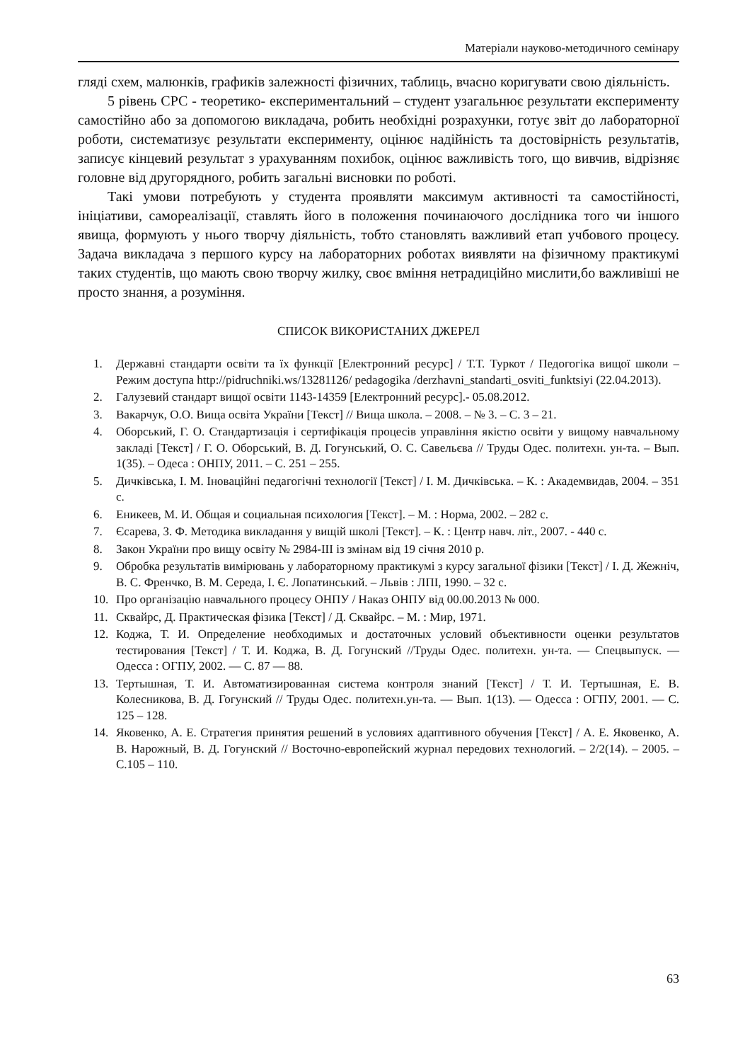Матеріали науково-методичного семінару
гляді схем, малюнків, графиків залежності фізичних, таблиць, вчасно коригувати свою діяльність.
5 рівень СРС - теоретико- експериментальний – студент узагальнює результати експерименту самостійно або за допомогою викладача, робить необхідні розрахунки, готує звіт до лабораторної роботи, систематизує результати експерименту, оцінює надійність та достовірність результатів, записує кінцевий результат з урахуванням похибок, оцінює важливість того, що вивчив, відрізняє головне від другорядного, робить загальні висновки по роботі.
Такі умови потребують у студента проявляти максимум активності та самостійності, ініціативи, самореалізації, ставлять його в положення починаючого дослідника того чи іншого явища, формують у нього творчу діяльність, тобто становлять важливий етап учбового процесу. Задача викладача з першого курсу на лабораторних роботах виявляти на фізичному практикумі таких студентів, що мають свою творчу жилку, своє вміння нетрадиційно мислити,бо важливіші не просто знання, а розуміння.
СПИСОК ВИКОРИСТАНИХ ДЖЕРЕЛ
1. Державні стандарти освіти та їх функції [Електронний ресурс] / Т.Т. Туркот / Педогогіка вищої школи – Режим доступа http://pidruchniki.ws/13281126/ pedagogika /derzhavni_standarti_osviti_funktsiyi (22.04.2013).
2. Галузевий стандарт вищої освіти 1143-14359 [Електронний ресурс].- 05.08.2012.
3. Вакарчук, О.О. Вища освіта України [Текст] // Вища школа. – 2008. – № 3. – С. 3 – 21.
4. Оборський, Г. О. Стандартизація і сертифікація процесів управління якістю освіти у вищому навчальному закладі [Текст] / Г. О. Оборський, В. Д. Гогунський, О. С. Савельєва // Труды Одес. политехн. ун-та. – Вып. 1(35). – Одеса : ОНПУ, 2011. – С. 251 – 255.
5. Дичківська, І. М. Іноваційні педагогічні технології [Текст] / І. М. Дичківська. – К. : Академвидав, 2004. – 351 с.
6. Еникеев, М. И. Общая и социальная психология [Текст]. – М. : Норма, 2002. – 282 с.
7. Єсарева, З. Ф. Методика викладання у вищій школі [Текст]. – К. : Центр навч. літ., 2007. - 440 с.
8. Закон України про вищу освіту № 2984-ІІІ із змінам від 19 січня 2010 р.
9. Обробка результатів вимірювань у лабораторному практикумі з курсу загальної фізики [Текст] / І. Д. Жежніч, В. С. Френчко, В. М. Середа, І. Є. Лопатинський. – Львів : ЛПІ, 1990. – 32 с.
10. Про організацію навчального процесу ОНПУ / Наказ ОНПУ від 00.00.2013 № 000.
11. Сквайрс, Д. Практическая фізика [Текст] / Д. Сквайрс. – М. : Мир, 1971.
12. Коджа, Т. И. Определение необходимых и достаточных условий объективности оценки результатов тестирования [Текст] / Т. И. Коджа, В. Д. Гогунский //Труды Одес. политехн. ун-та. — Спецвыпуск. — Одесса : ОГПУ, 2002. — С. 87 — 88.
13. Тертышная, Т. И. Автоматизированная система контроля знаний [Текст] / Т. И. Тертышная, Е. В. Колесникова, В. Д. Гогунский // Труды Одес. политехн.ун-та. — Вып. 1(13). — Одесса : ОГПУ, 2001. — С. 125 – 128.
14. Яковенко, А. Е. Стратегия принятия решений в условиях адаптивного обучения [Текст] / А. Е. Яковенко, А. В. Нарожный, В. Д. Гогунский // Восточно-европейский журнал передових технологий. – 2/2(14). – 2005. – С.105 – 110.
63